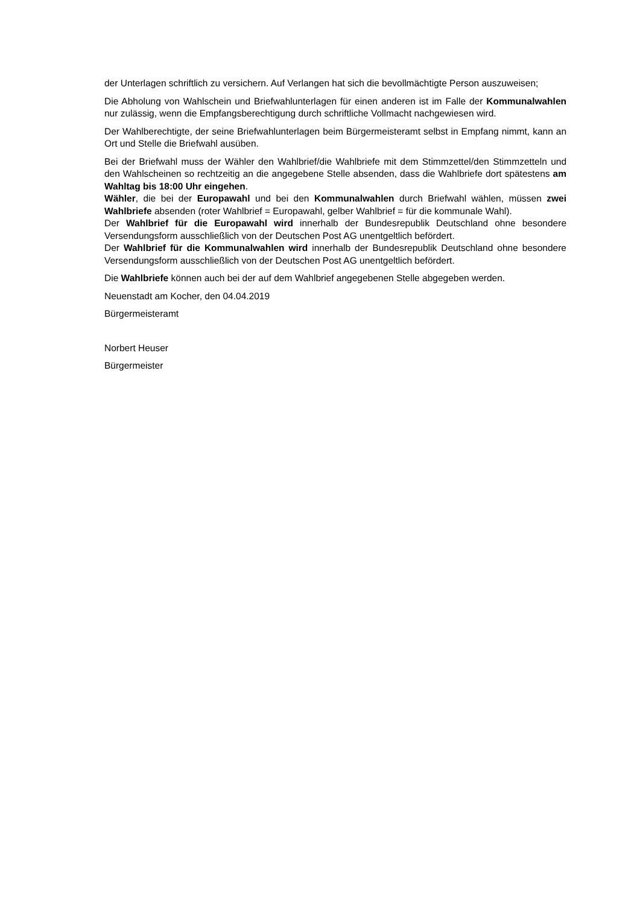der Unterlagen schriftlich zu versichern. Auf Verlangen hat sich die bevollmächtigte Person auszuweisen;
Die Abholung von Wahlschein und Briefwahlunterlagen für einen anderen ist im Falle der Kommunalwahlen nur zulässig, wenn die Empfangsberechtigung durch schriftliche Vollmacht nachgewiesen wird.
Der Wahlberechtigte, der seine Briefwahlunterlagen beim Bürgermeisteramt selbst in Empfang nimmt, kann an Ort und Stelle die Briefwahl ausüben.
Bei der Briefwahl muss der Wähler den Wahlbrief/die Wahlbriefe mit dem Stimmzettel/den Stimmzetteln und den Wahlscheinen so rechtzeitig an die angegebene Stelle absenden, dass die Wahlbriefe dort spätestens am Wahltag bis 18:00 Uhr eingehen.
Wähler, die bei der Europawahl und bei den Kommunalwahlen durch Briefwahl wählen, müssen zwei Wahlbriefe absenden (roter Wahlbrief = Europawahl, gelber Wahlbrief = für die kommunale Wahl).
Der Wahlbrief für die Europawahl wird innerhalb der Bundesrepublik Deutschland ohne besondere Versendungsform ausschließlich von der Deutschen Post AG unentgeltlich befördert.
Der Wahlbrief für die Kommunalwahlen wird innerhalb der Bundesrepublik Deutschland ohne besondere Versendungsform ausschließlich von der Deutschen Post AG unentgeltlich befördert.
Die Wahlbriefe können auch bei der auf dem Wahlbrief angegebenen Stelle abgegeben werden.
Neuenstadt am Kocher, den 04.04.2019
Bürgermeisteramt
Norbert Heuser
Bürgermeister